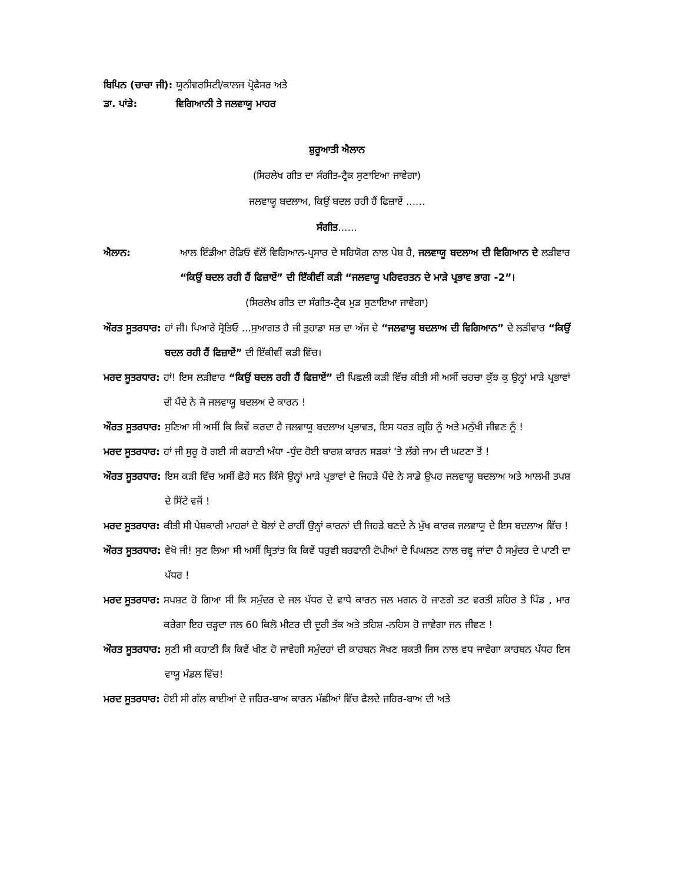ਬਿਪਿਨ (ਚਾਚਾ ਜੀ): ਯੂਨੀਵਰਸਿਟੀ/ਕਾਲਜ ਪ੍ਰੋਫੈਸਰ ਅਤੇ
ਡਾ. ਪਾਂਡੇ: ਵਿਗਿਆਨੀ ਤੇ ਜਲਵਾਯੂ ਮਾਹਰ
ਸ਼ੁਰੂਆਤੀ ਐਲਾਨ
(ਸਿਰਲੇਖ ਗੀਤ ਦਾ ਸੰਗੀਤ-ਟ੍ਰੈਕ ਸੁਣਾਇਆ ਜਾਵੇਗਾ)
ਜਲਵਾਯੂ ਬਦਲਾਅ, ਕਿਉਂ ਬਦਲ ਰਹੀ ਹੈਂ ਫਿਜ਼ਾਏਂ ......
ਸੰਗੀਤ......
ਐਲਾਨ: ਆਲ ਇੰਡੀਆ ਰੇਡਿਓ ਵੱਲੋਂ ਵਿਗਿਆਨ-ਪ੍ਰਸਾਰ ਦੇ ਸਹਿਯੋਗ ਨਾਲ ਪੇਸ਼ ਹੈ, ਜਲਵਾਯੂ ਬਦਲਾਅ ਦੀ ਵਿਗਿਆਨ ਦੇ ਲੜੀਵਾਰ “ਕਿਉਂ ਬਦਲ ਰਹੀ ਹੈਂ ਫਿਜ਼ਾਏਂ” ਦੀ ਇੱਕੀਵੀਂ ਕੜੀ “ਜਲਵਾਯੂ ਪਰਿਵਰਤਨ ਦੇ ਮਾੜੇ ਪ੍ਰਭਾਵ ਭਾਗ -2”।
(ਸਿਰਲੇਖ ਗੀਤ ਦਾ ਸੰਗੀਤ-ਟ੍ਰੈਕ ਮੁੜ ਸੁਣਾਇਆ ਜਾਵੇਗਾ)
ਔਰਤ ਸੂਤਰਧਾਰ: ਹਾਂ ਜੀ। ਪਿਆਰੇ ਸ੍ਰੋਤਿਓ ...ਸੁਆਗਤ ਹੈ ਜੀ ਤੁਹਾਡਾ ਸਭ ਦਾ ਅੱਜ ਦੇ “ਜਲਵਾਯੂ ਬਦਲਾਅ ਦੀ ਵਿਗਿਆਨ” ਦੇ ਲੜੀਵਾਰ “ਕਿਉਂ ਬਦਲ ਰਹੀ ਹੈਂ ਫਿਜ਼ਾਏਂ” ਦੀ ਇੱਕੀਵੀਂ ਕੜੀ ਵਿੱਚ।
ਮਰਦ ਸੂਤਰਧਾਰ: ਹਾਂ! ਇਸ ਲੜੀਵਾਰ “ਕਿਉਂ ਬਦਲ ਰਹੀ ਹੈਂ ਫਿਜ਼ਾਏਂ” ਦੀ ਪਿਛਲੀ ਕੜੀ ਵਿੱਚ ਕੀਤੀ ਸੀ ਅਸੀਂ ਚਰਚਾ ਕੁੱਝ ਕੁ ਉਨ੍ਹਾਂ ਮਾੜੇ ਪ੍ਰਭਾਵਾਂ ਦੀ ਪੈਂਦੇ ਨੇ ਜੋ ਜਲਵਾਯੂ ਬਦਲਅ ਦੇ ਕਾਰਨ !
ਔਰਤ ਸੂਤਰਧਾਰ: ਸੁਣਿਆ ਸੀ ਅਸੀਂ ਕਿ ਕਿਵੇਂ ਕਰਦਾ ਹੈ ਜਲਵਾਯੂ ਬਦਲਾਅ ਪ੍ਰਭਾਵਤ, ਇਸ ਧਰਤ ਗ੍ਰਹਿ ਨੂੰ ਅਤੇ ਮਨੁੱਖੀ ਜੀਵਣ ਨੂੰ !
ਮਰਦ ਸੂਤਰਧਾਰ: ਹਾਂ ਜੀ ਸੁਰੂ ਹੋ ਗਈ ਸੀ ਕਹਾਣੀ ਅੰਧਾ -ਧੁੰਦ ਹੋਈ ਬਾਰਸ਼ ਕਾਰਨ ਸੜਕਾਂ ‘ਤੇ ਲੱਗੇ ਜਾਮ ਦੀ ਘਟਣਾ ਤੋਂ !
ਔਰਤ ਸੂਤਰਧਾਰ: ਇਸ ਕੜੀ ਵਿੱਚ ਅਸੀਂ ਛੋਹੇ ਸਨ ਕਿੱਸੇ ਉਨ੍ਹਾਂ ਮਾੜੇ ਪ੍ਰਭਾਵਾਂ ਦੇ ਜਿਹੜੇ ਪੈਂਦੇ ਨੇ ਸਾਡੇ ਉਪਰ ਜਲਵਾਯੂ ਬਦਲਾਅ ਅਤੇ ਆਲਮੀ ਤਪਸ਼ ਦੇ ਸਿੱਟੇ ਵਜੋਂ !
ਮਰਦ ਸੂਤਰਧਾਰ: ਕੀਤੀ ਸੀ ਪੇਸ਼ਕਾਰੀ ਮਾਹਰਾਂ ਦੇ ਬੋਲਾਂ ਦੇ ਰਾਹੀਂ ਉਨ੍ਹਾਂ ਕਾਰਨਾਂ ਦੀ ਜਿਹੜੇ ਬਣਦੇ ਨੇ ਮੁੱਖ ਕਾਰਕ ਜਲਵਾਯੂ ਦੇ ਇਸ ਬਦਲਾਅ ਵਿੱਚ !
ਔਰਤ ਸੂਤਰਧਾਰ: ਵੇਖੋ ਜੀ! ਸੁਣ ਲਿਆ ਸੀ ਅਸੀਂ ਬ੍ਰਿਤਾਂਤ ਕਿ ਕਿਵੇਂ ਧਰੁਵੀ ਬਰਫਾਨੀ ਟੋਪੀਆਂ ਦੇ ਪਿਘਲਣ ਨਾਲ ਚਵ੍ਹ ਜਾਂਦਾ ਹੈ ਸਮੁੰਦਰ ਦੇ ਪਾਣੀ ਦਾ ਪੱਧਰ !
ਮਰਦ ਸੂਤਰਧਾਰ: ਸਪਸ਼ਟ ਹੋ ਗਿਆ ਸੀ ਕਿ ਸਮੁੰਦਰ ਦੇ ਜਲ ਪੱਧਰ ਦੇ ਵਾਧੇ ਕਾਰਨ ਜਲ ਮਗਨ ਹੋ ਜਾਣਗੇ ਤਟ ਵਰਤੀ ਸ਼ਹਿਰ ਤੇ ਪਿੰਡ , ਮਾਰ ਕਰੇਗਾ ਇਹ ਚੜ੍ਹਦਾ ਜਲ 60 ਕਿਲੋ ਮੀਟਰ ਦੀ ਦੂਰੀ ਤੱਕ ਅਤੇ ਤਹਿਸ਼ -ਨਹਿਸ ਹੋ ਜਾਵੇਗਾ ਜਨ ਜੀਵਣ !
ਔਰਤ ਸੂਤਰਧਾਰ: ਸੁਣੀ ਸੀ ਕਹਾਣੀ ਕਿ ਕਿਵੇਂ ਖੀਣ ਹੋ ਜਾਵੇਗੀ ਸਮੁੰਦਰਾਂ ਦੀ ਕਾਰਬਨ ਸੋਖਣ ਸ਼ਕਤੀ ਜਿਸ ਨਾਲ ਵਧ ਜਾਵੇਗਾ ਕਾਰਬਨ ਪੱਧਰ ਇਸ ਵਾਯੂ ਮੰਡਲ ਵਿੱਚ!
ਮਰਦ ਸੂਤਰਧਾਰ: ਹੋਈ ਸੀ ਗੱਲ ਕਾਈਆਂ ਦੇ ਜਹਿਰ-ਬਾਅ ਕਾਰਨ ਮੱਛੀਆਂ ਵਿੱਚ ਫੈਲਦੇ ਜਹਿਰ-ਬਾਅ ਦੀ ਅਤੇ